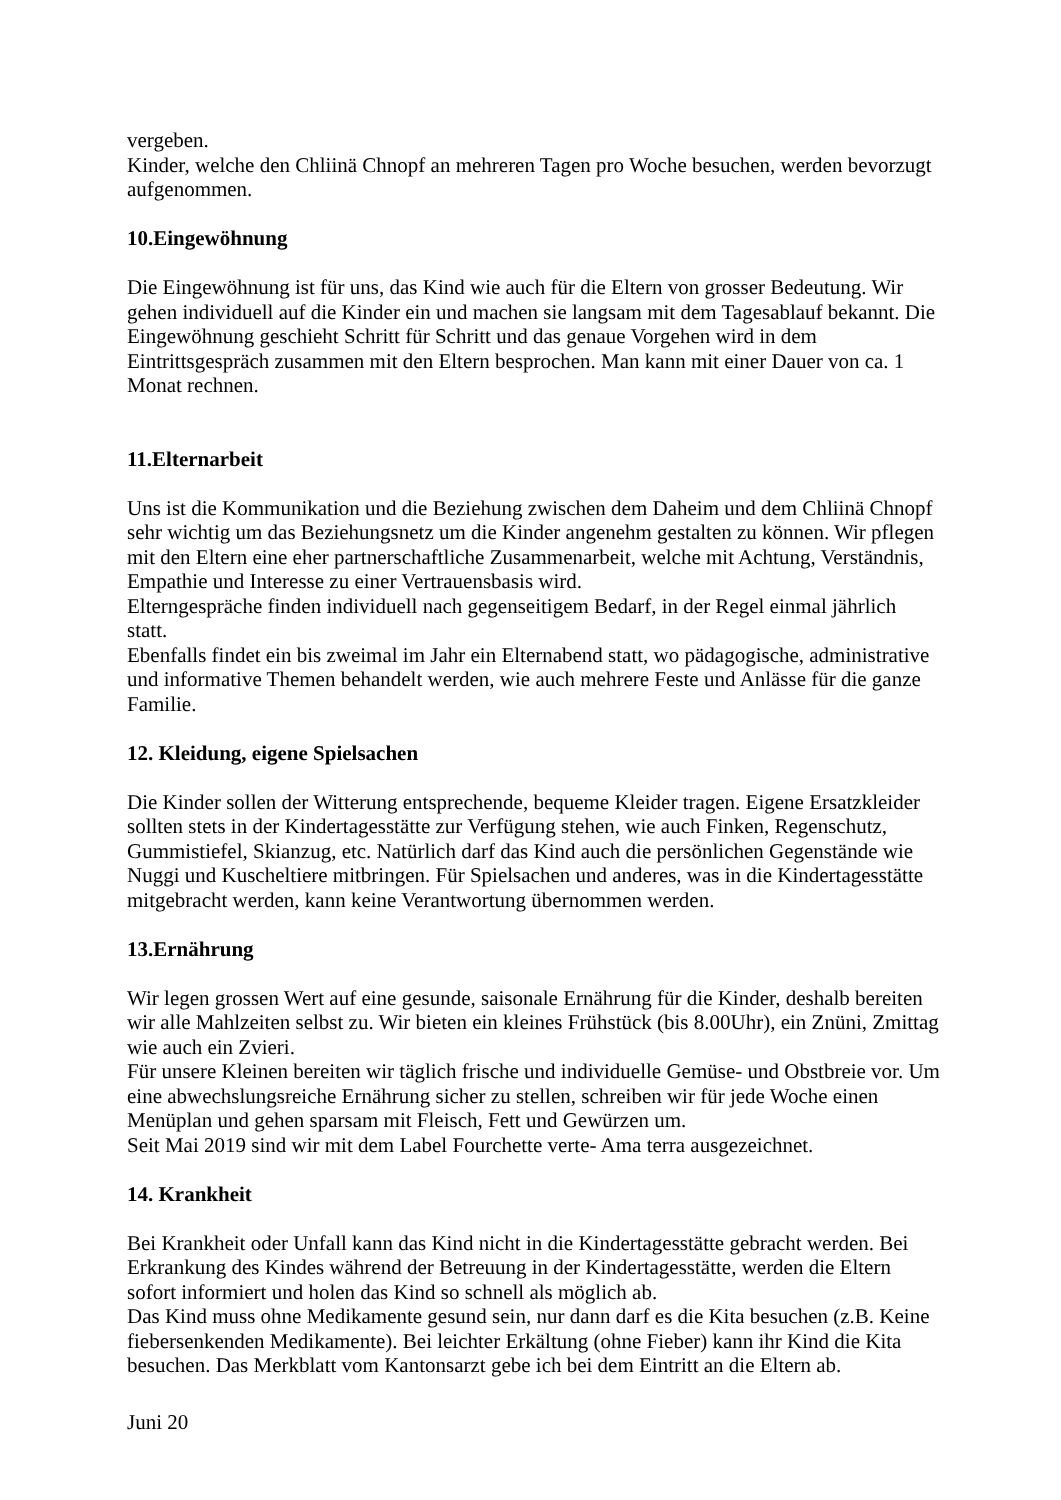vergeben.
Kinder, welche den Chliinä Chnopf an mehreren Tagen pro Woche besuchen, werden bevorzugt aufgenommen.
10.Eingewöhnung
Die Eingewöhnung ist für uns, das Kind wie auch für die Eltern von grosser Bedeutung. Wir gehen individuell auf die Kinder ein und machen sie langsam mit dem Tagesablauf bekannt. Die Eingewöhnung geschieht Schritt für Schritt und das genaue Vorgehen wird in dem Eintrittsgespräch zusammen mit den Eltern besprochen. Man kann mit einer Dauer von ca. 1 Monat rechnen.
11.Elternarbeit
Uns ist die Kommunikation und die Beziehung zwischen dem Daheim und dem Chliinä Chnopf sehr wichtig um das Beziehungsnetz um die Kinder angenehm gestalten zu können. Wir pflegen mit den Eltern eine eher partnerschaftliche Zusammenarbeit, welche mit Achtung, Verständnis, Empathie und Interesse zu einer Vertrauensbasis wird.
Elterngespräche finden individuell nach gegenseitigem Bedarf, in der Regel einmal jährlich statt.
Ebenfalls findet ein bis zweimal im Jahr ein Elternabend statt, wo pädagogische, administrative und informative Themen behandelt werden, wie auch mehrere Feste und Anlässe für die ganze Familie.
12. Kleidung, eigene Spielsachen
Die Kinder sollen der Witterung entsprechende, bequeme Kleider tragen. Eigene Ersatzkleider sollten stets in der Kindertagesstätte zur Verfügung stehen, wie auch Finken, Regenschutz, Gummistiefel, Skianzug, etc. Natürlich darf das Kind auch die persönlichen Gegenstände wie Nuggi und Kuscheltiere mitbringen. Für Spielsachen und anderes, was in die Kindertagesstätte mitgebracht werden, kann keine Verantwortung übernommen werden.
13.Ernährung
Wir legen grossen Wert auf eine gesunde, saisonale Ernährung für die Kinder, deshalb bereiten wir alle Mahlzeiten selbst zu. Wir bieten ein kleines Frühstück (bis 8.00Uhr), ein Znüni, Zmittag wie auch ein Zvieri.
Für unsere Kleinen bereiten wir täglich frische und individuelle Gemüse- und Obstbreie vor. Um eine abwechslungsreiche Ernährung sicher zu stellen, schreiben wir für jede Woche einen Menüplan und gehen sparsam mit Fleisch, Fett und Gewürzen um.
Seit Mai 2019 sind wir mit dem Label Fourchette verte- Ama terra ausgezeichnet.
14. Krankheit
Bei Krankheit oder Unfall kann das Kind nicht in die Kindertagesstätte gebracht werden. Bei Erkrankung des Kindes während der Betreuung in der Kindertagesstätte, werden die Eltern sofort informiert und holen das Kind so schnell als möglich ab.
Das Kind muss ohne Medikamente gesund sein, nur dann darf es die Kita besuchen (z.B. Keine fiebersenkenden Medikamente). Bei leichter Erkältung (ohne Fieber) kann ihr Kind die Kita besuchen. Das Merkblatt vom Kantonsarzt gebe ich bei dem Eintritt an die Eltern ab.
Juni 20